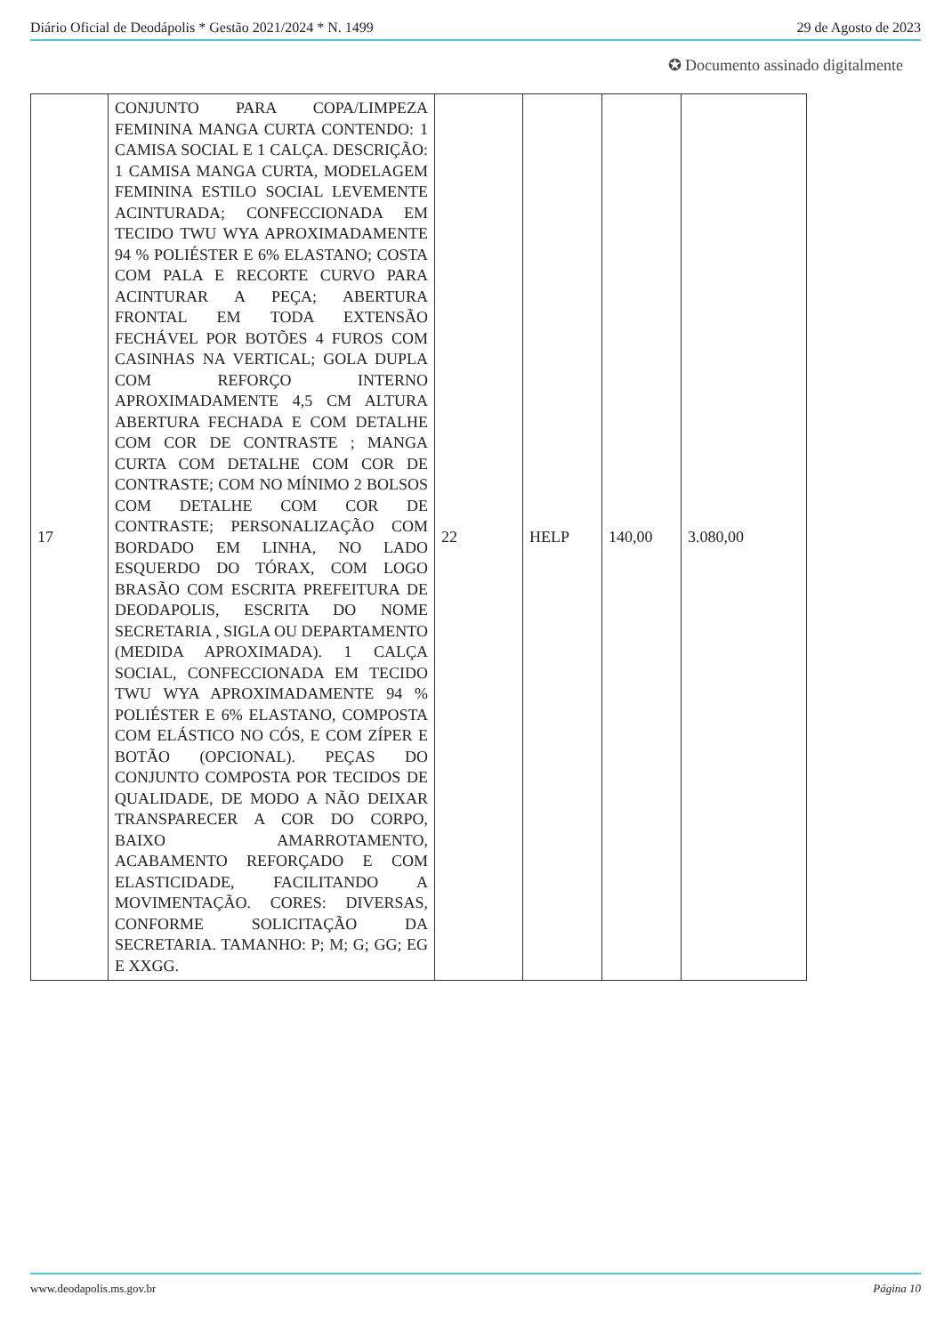Diário Oficial de Deodápolis * Gestão 2021/2024 * N. 1499 29 de Agosto de 2023
✪ Documento assinado digitalmente
| 17 | CONJUNTO PARA COPA/LIMPEZA FEMININA MANGA CURTA CONTENDO: 1 CAMISA SOCIAL E 1 CALÇA. DESCRIÇÃO: 1 CAMISA MANGA CURTA, MODELAGEM FEMININA ESTILO SOCIAL LEVEMENTE ACINTURADA; CONFECCIONADA EM TECIDO TWU WYA APROXIMADAMENTE 94 % POLIÉSTER E 6% ELASTANO; COSTA COM PALA E RECORTE CURVO PARA ACINTURAR A PEÇA; ABERTURA FRONTAL EM TODA EXTENSÃO FECHÁVEL POR BOTÕES 4 FUROS COM CASINHAS NA VERTICAL; GOLA DUPLA COM REFORÇO INTERNO APROXIMADAMENTE 4,5 CM ALTURA ABERTURA FECHADA E COM DETALHE COM COR DE CONTRASTE ; MANGA CURTA COM DETALHE COM COR DE CONTRASTE; COM NO MÍNIMO 2 BOLSOS COM DETALHE COM COR DE CONTRASTE; PERSONALIZAÇÃO COM BORDADO EM LINHA, NO LADO ESQUERDO DO TÓRAX, COM LOGO BRASÃO COM ESCRITA PREFEITURA DE DEODAPOLIS, ESCRITA DO NOME SECRETARIA , SIGLA OU DEPARTAMENTO (MEDIDA APROXIMADA). 1 CALÇA SOCIAL, CONFECCIONADA EM TECIDO TWU WYA APROXIMADAMENTE 94 % POLIÉSTER E 6% ELASTANO, COMPOSTA COM ELÁSTICO NO CÓS, E COM ZÍPER E BOTÃO (OPCIONAL). PEÇAS DO CONJUNTO COMPOSTA POR TECIDOS DE QUALIDADE, DE MODO A NÃO DEIXAR TRANSPARECER A COR DO CORPO, BAIXO AMARROTAMENTO, ACABAMENTO REFORÇADO E COM ELASTICIDADE, FACILITANDO A MOVIMENTAÇÃO. CORES: DIVERSAS, CONFORME SOLICITAÇÃO DA SECRETARIA. TAMANHO: P; M; G; GG; EG E XXGG. | 22 | HELP | 140,00 | 3.080,00 |
www.deodapolis.ms.gov.br Página 10